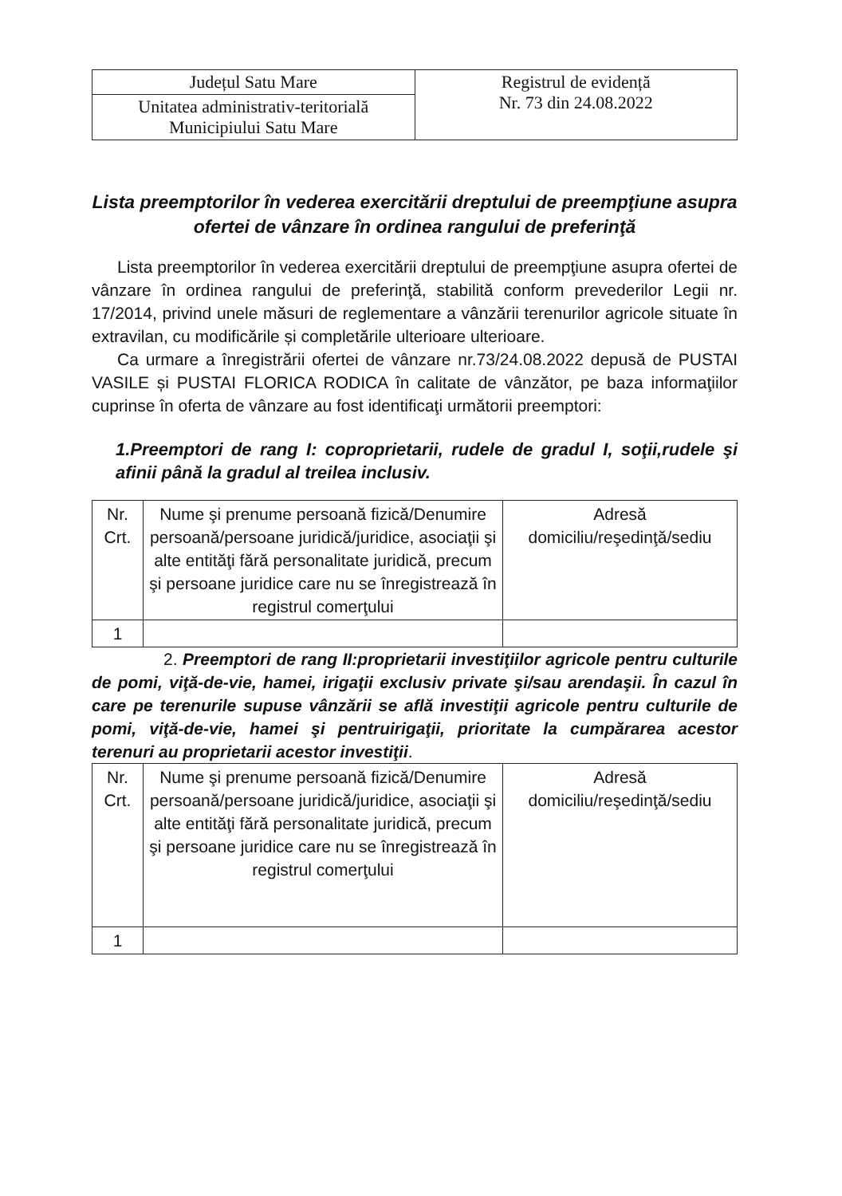| Județul Satu Mare | Registrul de evidență Nr. 73 din 24.08.2022 |
| Unitatea administrativ-teritorială Municipiului Satu Mare | |
Lista preemptorilor în vederea exercitării dreptului de preempţiune asupra ofertei de vânzare în ordinea rangului de preferinţă
Lista preemptorilor în vederea exercitării dreptului de preempţiune asupra ofertei de vânzare în ordinea rangului de preferinţă, stabilită conform prevederilor Legii nr. 17/2014, privind unele măsuri de reglementare a vânzării terenurilor agricole situate în extravilan, cu modificările și completările ulterioare ulterioare.
Ca urmare a înregistrării ofertei de vânzare nr.73/24.08.2022 depusă de PUSTAI VASILE și PUSTAI FLORICA RODICA în calitate de vânzător, pe baza informaţiilor cuprinse în oferta de vânzare au fost identificaţi următorii preemptori:
1.Preemptori de rang I: coproprietarii, rudele de gradul I, soţii,rudele şi afinii până la gradul al treilea inclusiv.
| Nr. Crt. | Nume şi prenume persoană fizică/Denumire persoană/persoane juridică/juridice, asociaţii şi alte entităţi fără personalitate juridică, precum şi persoane juridice care nu se înregistrează în registrul comerţului | Adresă domiciliu/reşedinţă/sediu |
| --- | --- | --- |
| 1 | | |
2. Preemptori de rang II:proprietarii investiţiilor agricole pentru culturile de pomi, viţă-de-vie, hamei, irigaţii exclusiv private şi/sau arendaşii. În cazul în care pe terenurile supuse vânzării se află investiţii agricole pentru culturile de pomi, viţă-de-vie, hamei şi pentruirigaţii, prioritate la cumpărarea acestor terenuri au proprietarii acestor investiţii.
| Nr. Crt. | Nume şi prenume persoană fizică/Denumire persoană/persoane juridică/juridice, asociaţii şi alte entităţi fără personalitate juridică, precum şi persoane juridice care nu se înregistrează în registrul comerţului | Adresă domiciliu/reşedinţă/sediu |
| --- | --- | --- |
| 1 | | |